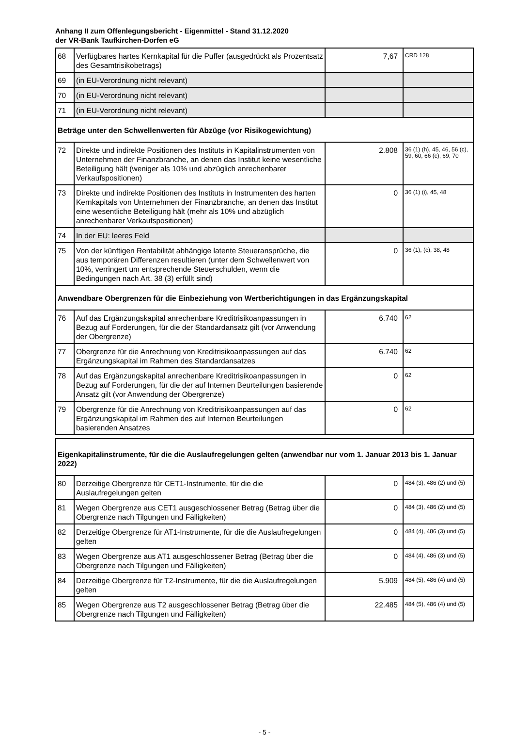Anhang II zum Offenlegungsbericht - Eigenmittel - Stand 31.12.2020
der VR-Bank Taufkirchen-Dorfen eG
| 68 | Verfügbares hartes Kernkapital für die Puffer (ausgedrückt als Prozentsatz des Gesamtrisikobetrags) | 7,67 | CRD 128 |
| 69 | (in EU-Verordnung nicht relevant) | | |
| 70 | (in EU-Verordnung nicht relevant) | | |
| 71 | (in EU-Verordnung nicht relevant) | | |
| Beträge unter den Schwellenwerten für Abzüge (vor Risikogewichtung) | | | |
| 72 | Direkte und indirekte Positionen des Instituts in Kapitalinstrumenten von Unternehmen der Finanzbranche, an denen das Institut keine wesentliche Beteiligung hält (weniger als 10% und abzüglich anrechenbarer Verkaufspositionen) | 2.808 | 36 (1) (h), 45, 46, 56 (c), 59, 60, 66 (c), 69, 70 |
| 73 | Direkte und indirekte Positionen des Instituts in Instrumenten des harten Kernkapitals von Unternehmen der Finanzbranche, an denen das Institut eine wesentliche Beteiligung hält (mehr als 10% und abzüglich anrechenbarer Verkaufspositionen) | 0 | 36 (1) (i), 45, 48 |
| 74 | In der EU: leeres Feld | | |
| 75 | Von der künftigen Rentabilität abhängige latente Steueransprüche, die aus temporären Differenzen resultieren (unter dem Schwellenwert von 10%, verringert um entsprechende Steuerschulden, wenn die Bedingungen nach Art. 38 (3) erfüllt sind) | 0 | 36 (1), (c), 38, 48 |
| Anwendbare Obergrenzen für die Einbeziehung von Wertberichtigungen in das Ergänzungskapital | | | |
| 76 | Auf das Ergänzungskapital anrechenbare Kreditrisikoanpassungen in Bezug auf Forderungen, für die der Standardansatz gilt (vor Anwendung der Obergrenze) | 6.740 | 62 |
| 77 | Obergrenze für die Anrechnung von Kreditrisikoanpassungen auf das Ergänzungskapital im Rahmen des Standardansatzes | 6.740 | 62 |
| 78 | Auf das Ergänzungskapital anrechenbare Kreditrisikoanpassungen in Bezug auf Forderungen, für die der auf Internen Beurteilungen basierende Ansatz gilt (vor Anwendung der Obergrenze) | 0 | 62 |
| 79 | Obergrenze für die Anrechnung von Kreditrisikoanpassungen auf das Ergänzungskapital im Rahmen des auf Internen Beurteilungen basierenden Ansatzes | 0 | 62 |
| Eigenkapitalinstrumente, für die die Auslaufregelungen gelten (anwendbar nur vom 1. Januar 2013 bis 1. Januar 2022) | | | |
| 80 | Derzeitige Obergrenze für CET1-Instrumente, für die die Auslaufregelungen gelten | 0 | 484 (3), 486 (2) und (5) |
| 81 | Wegen Obergrenze aus CET1 ausgeschlossener Betrag (Betrag über die Obergrenze nach Tilgungen und Fälligkeiten) | 0 | 484 (3), 486 (2) und (5) |
| 82 | Derzeitige Obergrenze für AT1-Instrumente, für die die Auslaufregelungen gelten | 0 | 484 (4), 486 (3) und (5) |
| 83 | Wegen Obergrenze aus AT1 ausgeschlossener Betrag (Betrag über die Obergrenze nach Tilgungen und Fälligkeiten) | 0 | 484 (4), 486 (3) und (5) |
| 84 | Derzeitige Obergrenze für T2-Instrumente, für die die Auslaufregelungen gelten | 5.909 | 484 (5), 486 (4) und (5) |
| 85 | Wegen Obergrenze aus T2 ausgeschlossener Betrag (Betrag über die Obergrenze nach Tilgungen und Fälligkeiten) | 22.485 | 484 (5), 486 (4) und (5) |
- 5 -